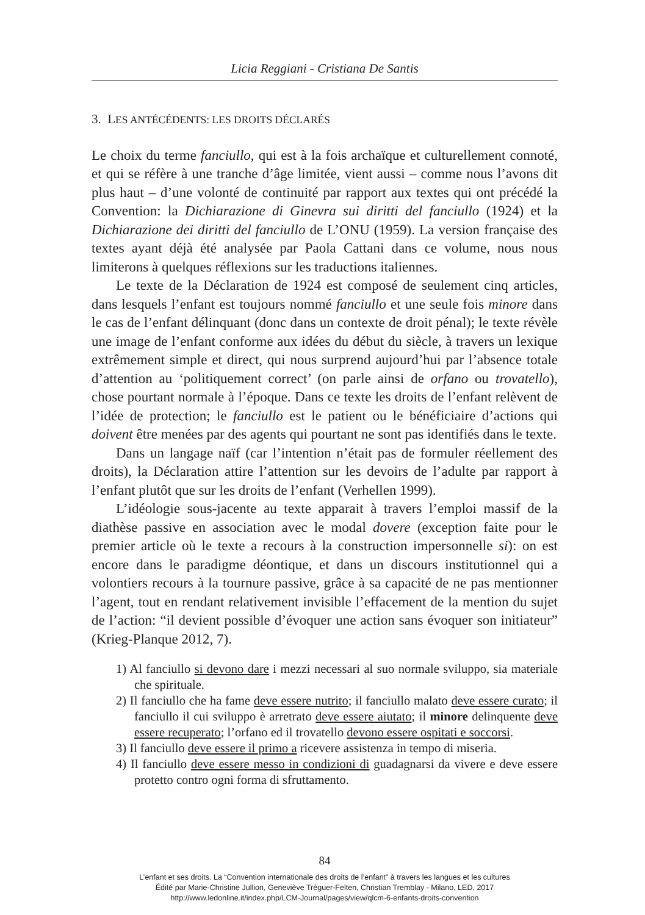Licia Reggiani - Cristiana De Santis
3. LES ANTÉCÉDENTS: LES DROITS DÉCLARÉS
Le choix du terme fanciullo, qui est à la fois archaïque et culturellement connoté, et qui se réfère à une tranche d’âge limitée, vient aussi – comme nous l’avons dit plus haut – d’une volonté de continuité par rapport aux textes qui ont précédé la Convention: la Dichiarazione di Ginevra sui diritti del fanciullo (1924) et la Dichiarazione dei diritti del fanciullo de L’ONU (1959). La version française des textes ayant déjà été analysée par Paola Cattani dans ce volume, nous nous limiterons à quelques réflexions sur les traductions italiennes.
Le texte de la Déclaration de 1924 est composé de seulement cinq articles, dans lesquels l’enfant est toujours nommé fanciullo et une seule fois minore dans le cas de l’enfant délinquant (donc dans un contexte de droit pénal); le texte révèle une image de l’enfant conforme aux idées du début du siècle, à travers un lexique extrêmement simple et direct, qui nous surprend aujourd’hui par l’absence totale d’attention au ‘politiquement correct’ (on parle ainsi de orfano ou trovatello), chose pourtant normale à l’époque. Dans ce texte les droits de l’enfant relèvent de l’idée de protection; le fanciullo est le patient ou le bénéficiaire d’actions qui doivent être menées par des agents qui pourtant ne sont pas identifiés dans le texte.
Dans un langage naïf (car l’intention n’était pas de formuler réellement des droits), la Déclaration attire l’attention sur les devoirs de l’adulte par rapport à l’enfant plutôt que sur les droits de l’enfant (Verhellen 1999).
L’idéologie sous-jacente au texte apparait à travers l’emploi massif de la diathèse passive en association avec le modal dovere (exception faite pour le premier article où le texte a recours à la construction impersonnelle si): on est encore dans le paradigme déontique, et dans un discours institutionnel qui a volontiers recours à la tournure passive, grâce à sa capacité de ne pas mentionner l’agent, tout en rendant relativement invisible l’effacement de la mention du sujet de l’action: “il devient possible d’évoquer une action sans évoquer son initiateur” (Krieg-Planque 2012, 7).
1) Al fanciullo si devono dare i mezzi necessari al suo normale sviluppo, sia materiale che spirituale.
2) Il fanciullo che ha fame deve essere nutrito; il fanciullo malato deve essere curato; il fanciullo il cui sviluppo è arretrato deve essere aiutato; il minore delinquente deve essere recuperato; l’orfano ed il trovatello devono essere ospitati e soccorsi.
3) Il fanciullo deve essere il primo a ricevere assistenza in tempo di miseria.
4) Il fanciullo deve essere messo in condizioni di guadagnarsi da vivere e deve essere protetto contro ogni forma di sfruttamento.
84
L’enfant et ses droits. La “Convention internationale des droits de l’enfant” à travers les langues et les cultures
Édité par Marie-Christine Jullion, Geneviève Tréguer-Felten, Christian Tremblay - Milano, LED, 2017
http://www.ledonline.it/index.php/LCM-Journal/pages/view/qlcm-6-enfants-droits-convention